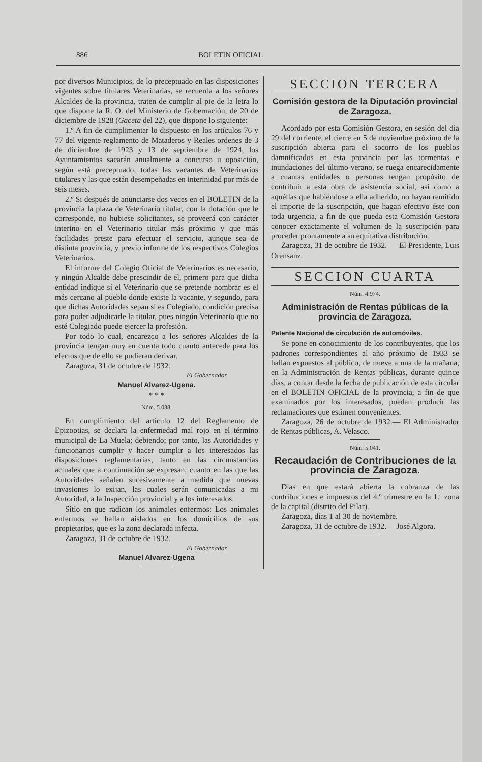886 BOLETIN OFICIAL
por diversos Municipios, de lo preceptuado en las disposiciones vigentes sobre titulares Veterinarias, se recuerda a los señores Alcaldes de la provincia, traten de cumplir al pie de la letra lo que dispone la R. O. del Ministerio de Gobernación, de 20 de diciembre de 1928 (Gaceta del 22), que dispone lo siguiente:
1.º A fin de cumplimentar lo dispuesto en los artículos 76 y 77 del vigente reglamento de Mataderos y Reales ordenes de 3 de diciembre de 1923 y 13 de septiembre de 1924, los Ayuntamientos sacarán anualmente a concurso u oposición, según está preceptuado, todas las vacantes de Veterinarios titulares y las que están desempeñadas en interinidad por más de seis meses.
2.º Si después de anunciarse dos veces en el BOLETIN de la provincia la plaza de Veterinario titular, con la dotación que le corresponde, no hubiese solicitantes, se proveerá con carácter interino en el Veterinario titular más próximo y que más facilidades preste para efectuar el servicio, aunque sea de distinta provincia, y previo informe de los respectivos Colegios Veterinarios.
El informe del Colegio Oficial de Veterinarios es necesario, y ningún Alcalde debe prescindir de él, primero para que dicha entidad indique si el Veterinario que se pretende nombrar es el más cercano al pueblo donde existe la vacante, y segundo, para que dichas Autoridades sepan si es Colegiado, condición precisa para poder adjudicarle la titular, pues ningún Veterinario que no esté Colegiado puede ejercer la profesión.
Por todo lo cual, encarezco a los señores Alcaldes de la provincia tengan muy en cuenta todo cuanto antecede para los efectos que de ello se pudieran derivar.
Zaragoza, 31 de octubre de 1932.
El Gobernador,
Manuel Alvarez-Ugena.
* * *
Núm. 5.038.
En cumplimiento del artículo 12 del Reglamento de Epizootias, se declara la enfermedad mal rojo en el término municipal de La Muela; debiendo; por tanto, las Autoridades y funcionarios cumplir y hacer cumplir a los interesados las disposiciones reglamentarias, tanto en las circunstancias actuales que a continuación se expresan, cuanto en las que las Autoridades señalen sucesivamente a medida que nuevas invasiones lo exijan, las cuales serán comunicadas a mi Autoridad, a la Inspección provincial y a los interesados.
Sitio en que radican los animales enfermos: Los animales enfermos se hallan aislados en los domicilios de sus propietarios, que es la zona declarada infecta.
Zaragoza, 31 de octubre de 1932.
El Gobernador,
Manuel Alvarez-Ugena
SECCION TERCERA
Comisión gestora de la Diputación provincial de Zaragoza.
Acordado por esta Comisión Gestora, en sesión del día 29 del corriente, el cierre en 5 de noviembre próximo de la suscripción abierta para el socorro de los pueblos damnificados en esta provincia por las tormentas e inundaciones del último verano, se ruega encarecidamente a cuantas entidades o personas tengan propósito de contribuir a esta obra de asistencia social, así como a aquéllas que habiéndose a ella adherido, no hayan remitido el importe de la suscripción, que hagan efectivo éste con toda urgencia, a fin de que pueda esta Comisión Gestora conocer exactamente el volumen de la suscripción para proceder prontamente a su equitativa distribución.
Zaragoza, 31 de octubre de 1932. — El Presidente, Luis Orensanz.
SECCION CUARTA
Núm. 4.974.
Administración de Rentas públicas de la provincia de Zaragoza.
Patente Nacional de circulación de automóviles.
Se pone en conocimiento de los contribuyentes, que los padrones correspondientes al año próximo de 1933 se hallan expuestos al público, de nueve a una de la mañana, en la Administración de Rentas públicas, durante quince días, a contar desde la fecha de publicación de esta circular en el BOLETIN OFICIAL de la provincia, a fin de que examinados por los interesados, puedan producir las reclamaciones que estimen convenientes.
Zaragoza, 26 de octubre de 1932.— El Administrador de Rentas públicas, A. Velasco.
Núm. 5.041.
Recaudación de Contribuciones de la provincia de Zaragoza.
Días en que estará abierta la cobranza de las contribuciones e impuestos del 4.º trimestre en la 1.ª zona de la capital (distrito del Pilar).
Zaragoza, días 1 al 30 de noviembre.
Zaragoza, 31 de octubre de 1932.— José Algora.